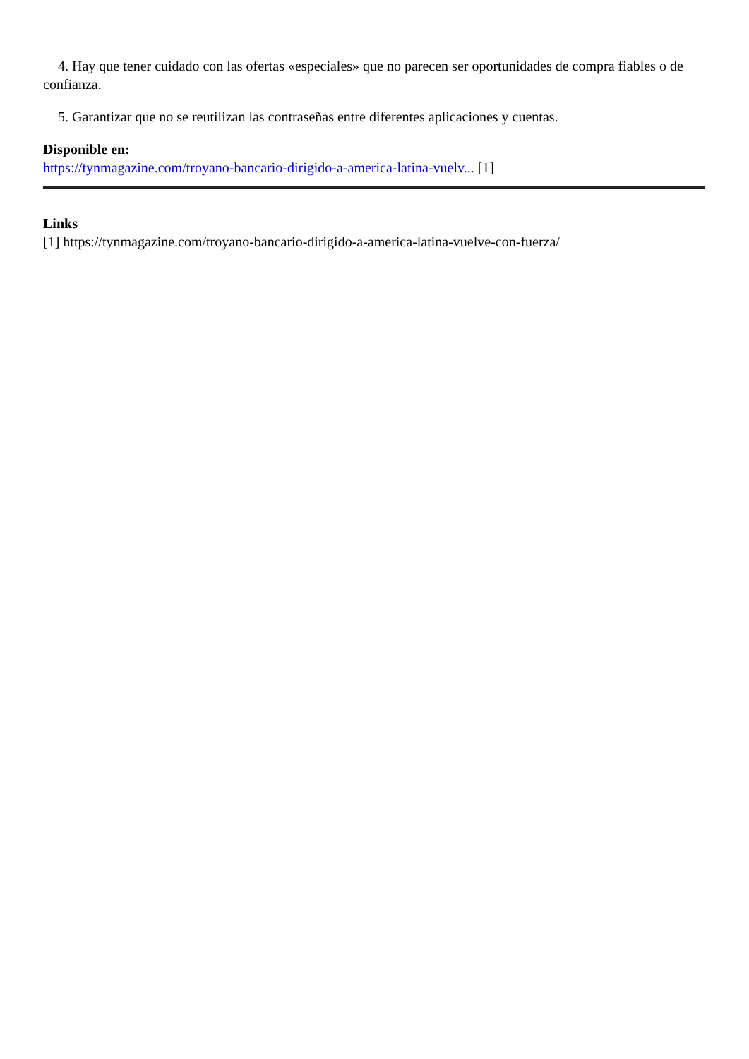4. Hay que tener cuidado con las ofertas «especiales» que no parecen ser oportunidades de compra fiables o de confianza.
5. Garantizar que no se reutilizan las contraseñas entre diferentes aplicaciones y cuentas.
Disponible en:
https://tynmagazine.com/troyano-bancario-dirigido-a-america-latina-vuelv... [1]
Links
[1] https://tynmagazine.com/troyano-bancario-dirigido-a-america-latina-vuelve-con-fuerza/